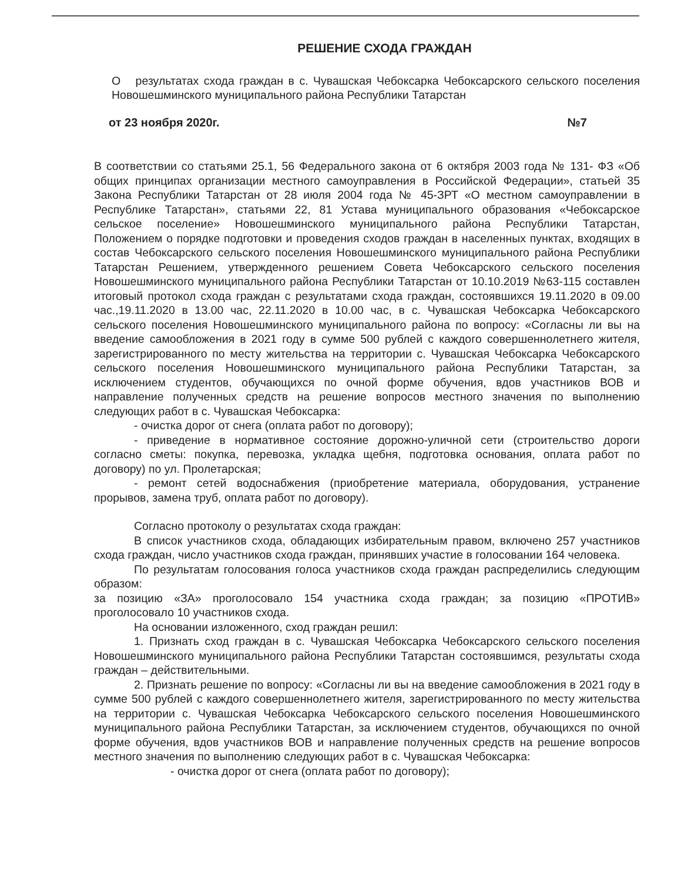РЕШЕНИЕ СХОДА ГРАЖДАН
О результатах схода граждан в с. Чувашская Чебоксарка Чебоксарского сельского поселения Новошешминского муниципального района Республики Татарстан
от 23 ноября 2020г. №7
В соответствии со статьями 25.1, 56 Федерального закона от 6 октября 2003 года № 131- ФЗ «Об общих принципах организации местного самоуправления в Российской Федерации», статьей 35 Закона Республики Татарстан от 28 июля 2004 года № 45-ЗРТ «О местном самоуправлении в Республике Татарстан», статьями 22, 81 Устава муниципального образования «Чебоксарское сельское поселение» Новошешминского муниципального района Республики Татарстан, Положением о порядке подготовки и проведения сходов граждан в населенных пунктах, входящих в состав Чебоксарского сельского поселения Новошешминского муниципального района Республики Татарстан Решением, утвержденного решением Совета Чебоксарского сельского поселения Новошешминского муниципального района Республики Татарстан от 10.10.2019 №63-115 составлен итоговый протокол схода граждан с результатами схода граждан, состоявшихся 19.11.2020 в 09.00 час.,19.11.2020 в 13.00 час, 22.11.2020 в 10.00 час, в с. Чувашская Чебоксарка Чебоксарского сельского поселения Новошешминского муниципального района по вопросу: «Согласны ли вы на введение самообложения в 2021 году в сумме 500 рублей с каждого совершеннолетнего жителя, зарегистрированного по месту жительства на территории с. Чувашская Чебоксарка Чебоксарского сельского поселения Новошешминского муниципального района Республики Татарстан, за исключением студентов, обучающихся по очной форме обучения, вдов участников ВОВ и направление полученных средств на решение вопросов местного значения по выполнению следующих работ в с. Чувашская Чебоксарка:
- очистка дорог от снега (оплата работ по договору);
- приведение в нормативное состояние дорожно-уличной сети (строительство дороги согласно сметы: покупка, перевозка, укладка щебня, подготовка основания, оплата работ по договору) по ул. Пролетарская;
- ремонт сетей водоснабжения (приобретение материала, оборудования, устранение прорывов, замена труб, оплата работ по договору).
Согласно протоколу о результатах схода граждан:
В список участников схода, обладающих избирательным правом, включено 257 участников схода граждан, число участников схода граждан, принявших участие в голосовании 164 человека.
По результатам голосования голоса участников схода граждан распределились следующим образом:
за позицию «ЗА» проголосовало 154 участника схода граждан; за позицию «ПРОТИВ» проголосовало 10 участников схода.
На основании изложенного, сход граждан решил:
1. Признать сход граждан в с. Чувашская Чебоксарка Чебоксарского сельского поселения Новошешминского муниципального района Республики Татарстан состоявшимся, результаты схода граждан – действительными.
2. Признать решение по вопросу: «Согласны ли вы на введение самообложения в 2021 году в сумме 500 рублей с каждого совершеннолетнего жителя, зарегистрированного по месту жительства на территории с. Чувашская Чебоксарка Чебоксарского сельского поселения Новошешминского муниципального района Республики Татарстан, за исключением студентов, обучающихся по очной форме обучения, вдов участников ВОВ и направление полученных средств на решение вопросов местного значения по выполнению следующих работ в с. Чувашская Чебоксарка:
- очистка дорог от снега (оплата работ по договору);